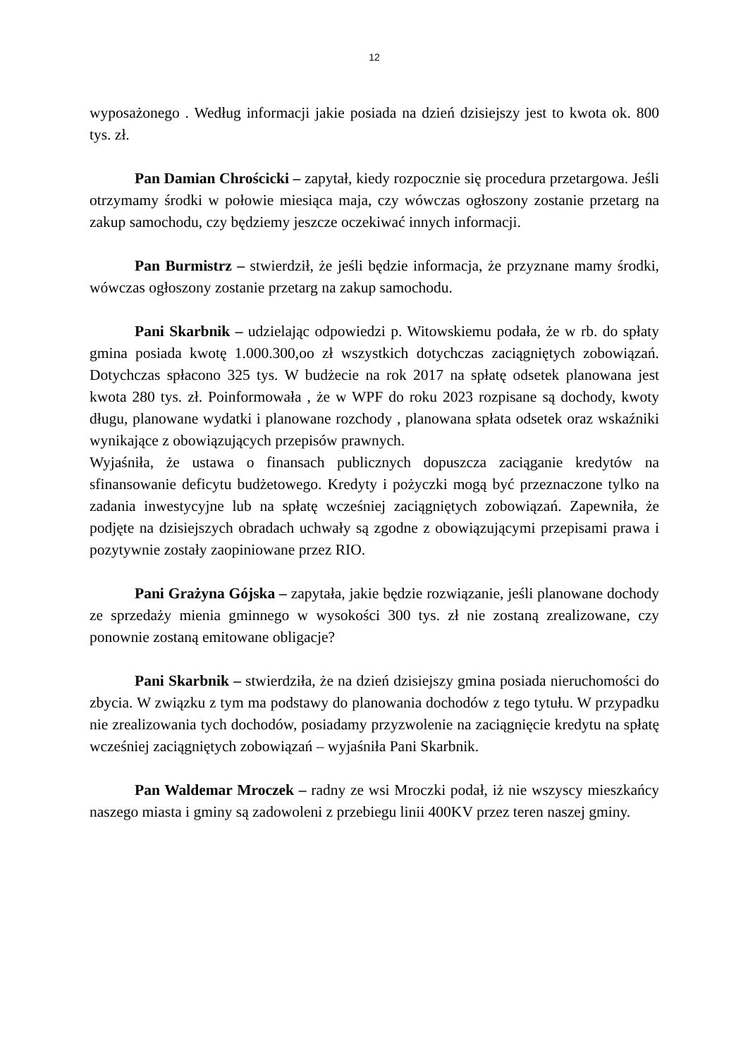12
wyposażonego . Według informacji jakie posiada na dzień dzisiejszy jest to kwota ok. 800 tys. zł.
Pan Damian Chrościcki – zapytał, kiedy rozpocznie się procedura przetargowa. Jeśli otrzymamy środki w połowie miesiąca maja, czy wówczas ogłoszony zostanie przetarg na zakup samochodu, czy będziemy jeszcze oczekiwać innych informacji.
Pan Burmistrz – stwierdził, że jeśli będzie informacja, że przyznane mamy środki, wówczas ogłoszony zostanie przetarg na zakup samochodu.
Pani Skarbnik – udzielając odpowiedzi p. Witowskiemu podała, że w rb. do spłaty gmina posiada kwotę 1.000.300,oo zł wszystkich dotychczas zaciągniętych zobowiązań. Dotychczas spłacono 325 tys. W budżecie na rok 2017 na spłatę odsetek planowana jest kwota 280 tys. zł. Poinformowała , że w WPF do roku 2023 rozpisane są dochody, kwoty długu, planowane wydatki i planowane rozchody , planowana spłata odsetek oraz wskaźniki wynikające z obowiązujących przepisów prawnych.
Wyjaśniła, że ustawa o finansach publicznych dopuszcza zaciąganie kredytów na sfinansowanie deficytu budżetowego. Kredyty i pożyczki mogą być przeznaczone tylko na zadania inwestycyjne lub na spłatę wcześniej zaciągniętych zobowiązań. Zapewniła, że podjęte na dzisiejszych obradach uchwały są zgodne z obowiązującymi przepisami prawa i pozytywnie zostały zaopiniowane przez RIO.
Pani Grażyna Gójska – zapytała, jakie będzie rozwiązanie, jeśli planowane dochody ze sprzedaży mienia gminnego w wysokości 300 tys. zł nie zostaną zrealizowane, czy ponownie zostaną emitowane obligacje?
Pani Skarbnik – stwierdziła, że na dzień dzisiejszy gmina posiada nieruchomości do zbycia. W związku z tym ma podstawy do planowania dochodów z tego tytułu. W przypadku nie zrealizowania tych dochodów, posiadamy przyzwolenie na zaciągnięcie kredytu na spłatę wcześniej zaciągniętych zobowiązań – wyjaśniła Pani Skarbnik.
Pan Waldemar Mroczek – radny ze wsi Mroczki podał, iż nie wszyscy mieszkańcy naszego miasta i gminy są zadowoleni z przebiegu linii 400KV przez teren naszej gminy.